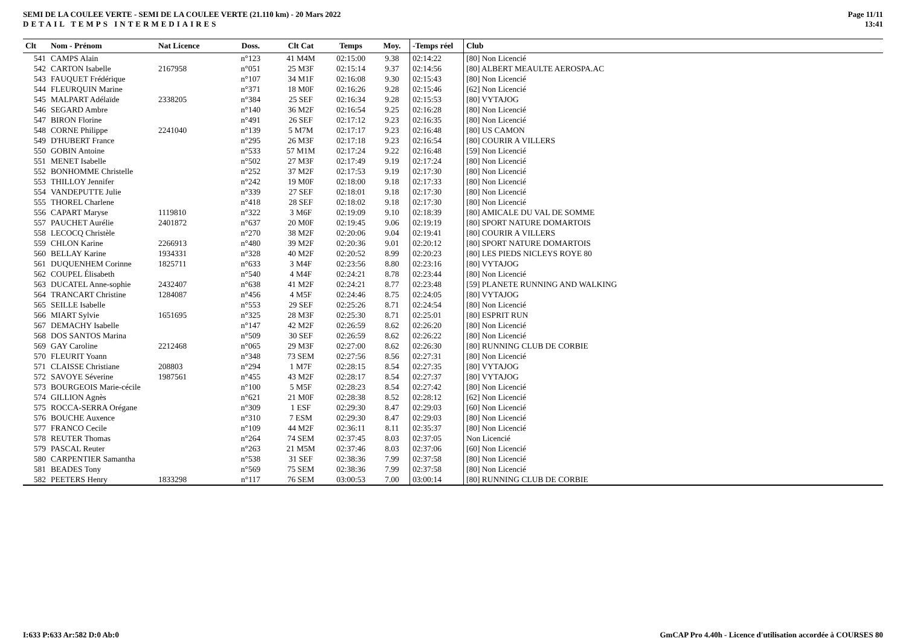SEMI DE LA COULEE VERTE - SEMI DE LA COULEE VERTE (21.110 km) - 20 Mars 2022
DETAIL TEMPS INTERMEDIAIRES
Page 11/11
13:41
| Clt | Nom - Prénom | Nat Licence | Doss. | Clt Cat | Temps | Moy. | -Temps réel | Club |
| --- | --- | --- | --- | --- | --- | --- | --- | --- |
| 541 | CAMPS Alain | | n°123 | 41 M4M | 02:15:00 | 9.38 | 02:14:22 | [80] Non Licencié |
| 542 | CARTON Isabelle | 2167958 | n°051 | 25 M3F | 02:15:14 | 9.37 | 02:14:56 | [80] ALBERT MEAULTE AEROSPA.AC |
| 543 | FAUQUET Frédérique | | n°107 | 34 M1F | 02:16:08 | 9.30 | 02:15:43 | [80] Non Licencié |
| 544 | FLEURQUIN Marine | | n°371 | 18 M0F | 02:16:26 | 9.28 | 02:15:46 | [62] Non Licencié |
| 545 | MALPART Adélaïde | 2338205 | n°384 | 25 SEF | 02:16:34 | 9.28 | 02:15:53 | [80] VYTAJOG |
| 546 | SEGARD Ambre | | n°140 | 36 M2F | 02:16:54 | 9.25 | 02:16:28 | [80] Non Licencié |
| 547 | BIRON Florine | | n°491 | 26 SEF | 02:17:12 | 9.23 | 02:16:35 | [80] Non Licencié |
| 548 | CORNE Philippe | 2241040 | n°139 | 5 M7M | 02:17:17 | 9.23 | 02:16:48 | [80] US CAMON |
| 549 | D'HUBERT France | | n°295 | 26 M3F | 02:17:18 | 9.23 | 02:16:54 | [80] COURIR A VILLERS |
| 550 | GOBIN Antoine | | n°533 | 57 M1M | 02:17:24 | 9.22 | 02:16:48 | [59] Non Licencié |
| 551 | MENET Isabelle | | n°502 | 27 M3F | 02:17:49 | 9.19 | 02:17:24 | [80] Non Licencié |
| 552 | BONHOMME Christelle | | n°252 | 37 M2F | 02:17:53 | 9.19 | 02:17:30 | [80] Non Licencié |
| 553 | THILLOY Jennifer | | n°242 | 19 M0F | 02:18:00 | 9.18 | 02:17:33 | [80] Non Licencié |
| 554 | VANDEPUTTE Julie | | n°339 | 27 SEF | 02:18:01 | 9.18 | 02:17:30 | [80] Non Licencié |
| 555 | THOREL Charlene | | n°418 | 28 SEF | 02:18:02 | 9.18 | 02:17:30 | [80] Non Licencié |
| 556 | CAPART Maryse | 1119810 | n°322 | 3 M6F | 02:19:09 | 9.10 | 02:18:39 | [80] AMICALE DU VAL DE SOMME |
| 557 | PAUCHET Aurélie | 2401872 | n°637 | 20 M0F | 02:19:45 | 9.06 | 02:19:19 | [80] SPORT NATURE DOMARTOIS |
| 558 | LECOCQ Christèle | | n°270 | 38 M2F | 02:20:06 | 9.04 | 02:19:41 | [80] COURIR A VILLERS |
| 559 | CHLON Karine | 2266913 | n°480 | 39 M2F | 02:20:36 | 9.01 | 02:20:12 | [80] SPORT NATURE DOMARTOIS |
| 560 | BELLAY Karine | 1934331 | n°328 | 40 M2F | 02:20:52 | 8.99 | 02:20:23 | [80] LES PIEDS NICLEYS ROYE 80 |
| 561 | DUQUENHEM Corinne | 1825711 | n°633 | 3 M4F | 02:23:56 | 8.80 | 02:23:16 | [80] VYTAJOG |
| 562 | COUPEL Élisabeth | | n°540 | 4 M4F | 02:24:21 | 8.78 | 02:23:44 | [80] Non Licencié |
| 563 | DUCATEL Anne-sophie | 2432407 | n°638 | 41 M2F | 02:24:21 | 8.77 | 02:23:48 | [59] PLANETE RUNNING AND WALKING |
| 564 | TRANCART Christine | 1284087 | n°456 | 4 M5F | 02:24:46 | 8.75 | 02:24:05 | [80] VYTAJOG |
| 565 | SEILLE Isabelle | | n°553 | 29 SEF | 02:25:26 | 8.71 | 02:24:54 | [80] Non Licencié |
| 566 | MIART Sylvie | 1651695 | n°325 | 28 M3F | 02:25:30 | 8.71 | 02:25:01 | [80] ESPRIT RUN |
| 567 | DEMACHY Isabelle | | n°147 | 42 M2F | 02:26:59 | 8.62 | 02:26:20 | [80] Non Licencié |
| 568 | DOS SANTOS Marina | | n°509 | 30 SEF | 02:26:59 | 8.62 | 02:26:22 | [80] Non Licencié |
| 569 | GAY Caroline | 2212468 | n°065 | 29 M3F | 02:27:00 | 8.62 | 02:26:30 | [80] RUNNING CLUB DE CORBIE |
| 570 | FLEURIT Yoann | | n°348 | 73 SEM | 02:27:56 | 8.56 | 02:27:31 | [80] Non Licencié |
| 571 | CLAISSE Christiane | 208803 | n°294 | 1 M7F | 02:28:15 | 8.54 | 02:27:35 | [80] VYTAJOG |
| 572 | SAVOYE Séverine | 1987561 | n°455 | 43 M2F | 02:28:17 | 8.54 | 02:27:37 | [80] VYTAJOG |
| 573 | BOURGEOIS Marie-cécile | | n°100 | 5 M5F | 02:28:23 | 8.54 | 02:27:42 | [80] Non Licencié |
| 574 | GILLION Agnès | | n°621 | 21 M0F | 02:28:38 | 8.52 | 02:28:12 | [62] Non Licencié |
| 575 | ROCCA-SERRA Orégane | | n°309 | 1 ESF | 02:29:30 | 8.47 | 02:29:03 | [60] Non Licencié |
| 576 | BOUCHE Auxence | | n°310 | 7 ESM | 02:29:30 | 8.47 | 02:29:03 | [80] Non Licencié |
| 577 | FRANCO Cecile | | n°109 | 44 M2F | 02:36:11 | 8.11 | 02:35:37 | [80] Non Licencié |
| 578 | REUTER Thomas | | n°264 | 74 SEM | 02:37:45 | 8.03 | 02:37:05 | Non Licencié |
| 579 | PASCAL Reuter | | n°263 | 21 M5M | 02:37:46 | 8.03 | 02:37:06 | [60] Non Licencié |
| 580 | CARPENTIER Samantha | | n°538 | 31 SEF | 02:38:36 | 7.99 | 02:37:58 | [80] Non Licencié |
| 581 | BEADES Tony | | n°569 | 75 SEM | 02:38:36 | 7.99 | 02:37:58 | [80] Non Licencié |
| 582 | PEETERS Henry | 1833298 | n°117 | 76 SEM | 03:00:53 | 7.00 | 03:00:14 | [80] RUNNING CLUB DE CORBIE |
I:633 P:633 Ar:582 D:0 Ab:0 GmCAP Pro 4.40h - Licence d'utilisation accordée à COURSES 80